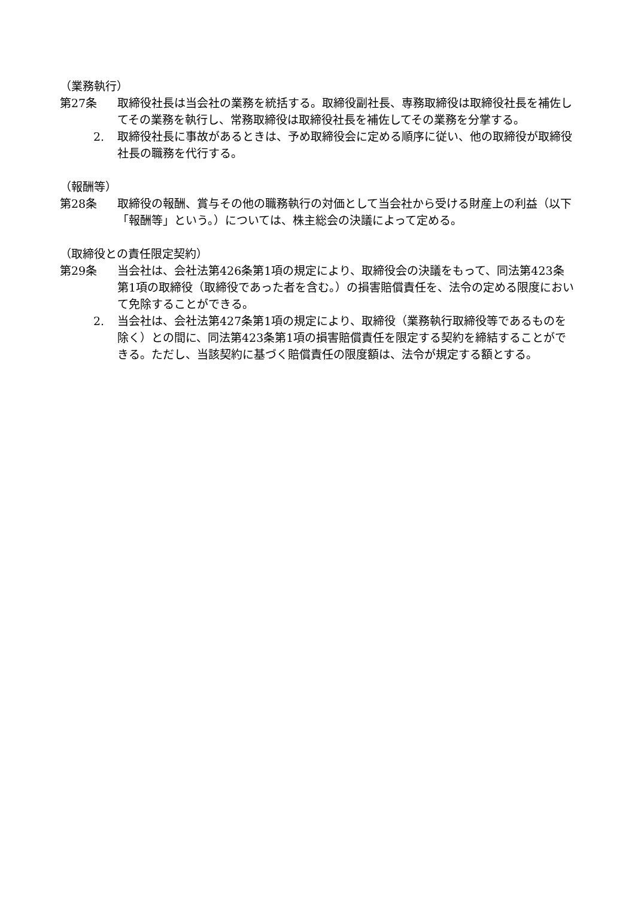（業務執行）
第27条 取締役社長は当会社の業務を統括する。取締役副社長、専務取締役は取締役社長を補佐してその業務を執行し、常務取締役は取締役社長を補佐してその業務を分掌する。
2. 取締役社長に事故があるときは、予め取締役会に定める順序に従い、他の取締役が取締役社長の職務を代行する。
（報酬等）
第28条 取締役の報酬、賞与その他の職務執行の対価として当会社から受ける財産上の利益（以下「報酬等」という。）については、株主総会の決議によって定める。
（取締役との責任限定契約）
第29条 当会社は、会社法第426条第1項の規定により、取締役会の決議をもって、同法第423条第1項の取締役（取締役であった者を含む。）の損害賠償責任を、法令の定める限度において免除することができる。
2. 当会社は、会社法第427条第1項の規定により、取締役（業務執行取締役等であるものを除く）との間に、同法第423条第1項の損害賠償責任を限定する契約を締結することができる。ただし、当該契約に基づく賠償責任の限度額は、法令が規定する額とする。